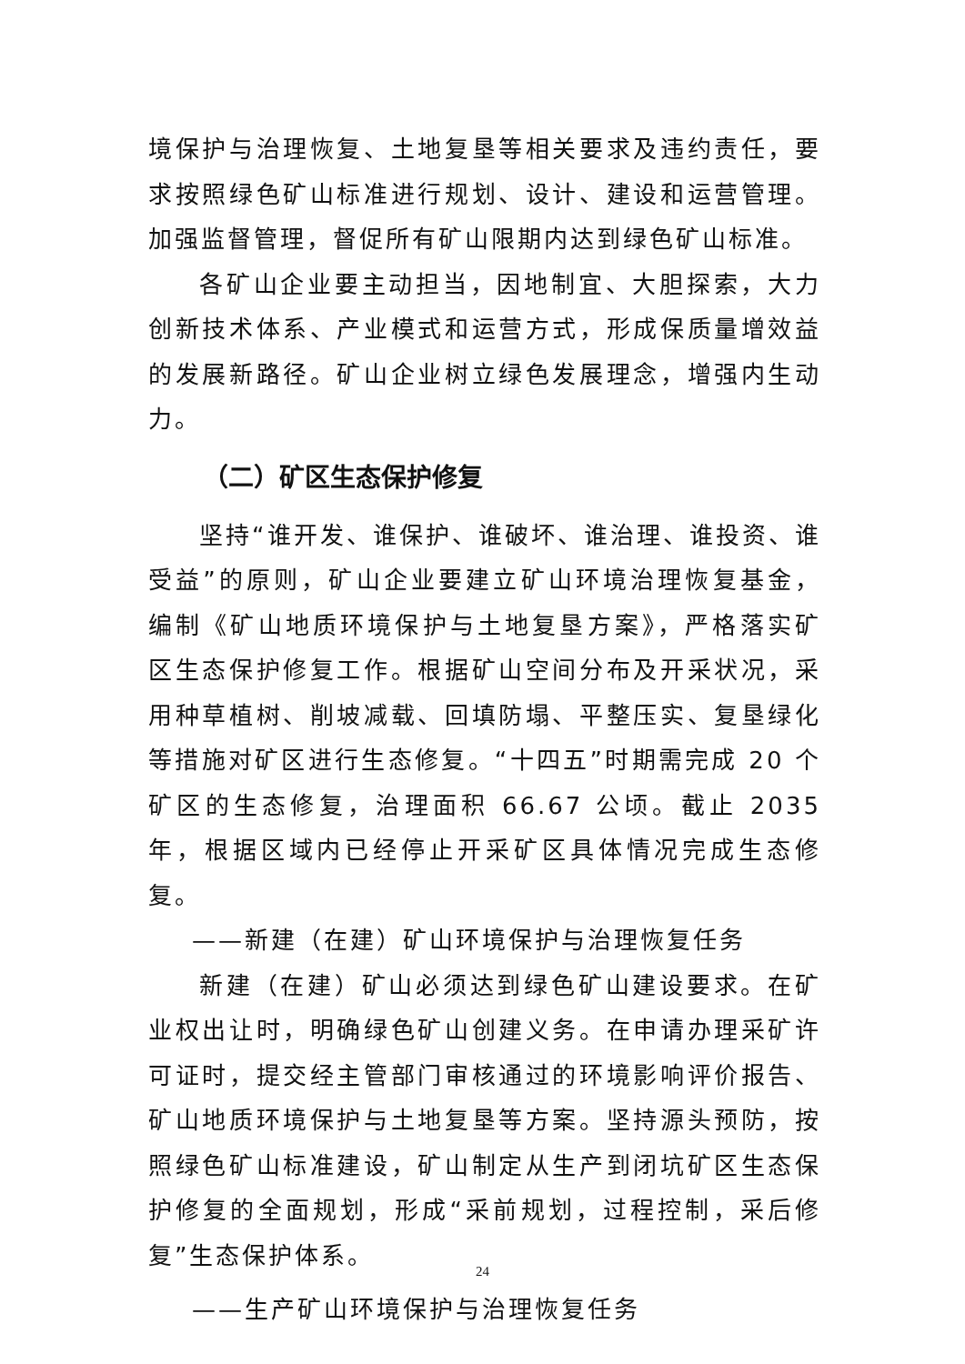境保护与治理恢复、土地复垦等相关要求及违约责任，要求按照绿色矿山标准进行规划、设计、建设和运营管理。加强监督管理，督促所有矿山限期内达到绿色矿山标准。
各矿山企业要主动担当，因地制宜、大胆探索，大力创新技术体系、产业模式和运营方式，形成保质量增效益的发展新路径。矿山企业树立绿色发展理念，增强内生动力。
（二）矿区生态保护修复
坚持“谁开发、谁保护、谁破坏、谁治理、谁投资、谁受益”的原则，矿山企业要建立矿山环境治理恢复基金，编制《矿山地质环境保护与土地复垦方案》，严格落实矿区生态保护修复工作。根据矿山空间分布及开采状况，采用种草植树、削坡减载、回填防塌、平整压实、复垦绿化等措施对矿区进行生态修复。“十四五”时期需完成 20 个矿区的生态修复，治理面积 66.67 公顷。截止 2035 年，根据区域内已经停止开采矿区具体情况完成生态修复。
——新建（在建）矿山环境保护与治理恢复任务
新建（在建）矿山必须达到绿色矿山建设要求。在矿业权出让时，明确绿色矿山创建义务。在申请办理采矿许可证时，提交经主管部门审核通过的环境影响评价报告、矿山地质环境保护与土地复垦等方案。坚持源头预防，按照绿色矿山标准建设，矿山制定从生产到闭坑矿区生态保护修复的全面规划，形成“采前规划，过程控制，采后修复”生态保护体系。
——生产矿山环境保护与治理恢复任务
24